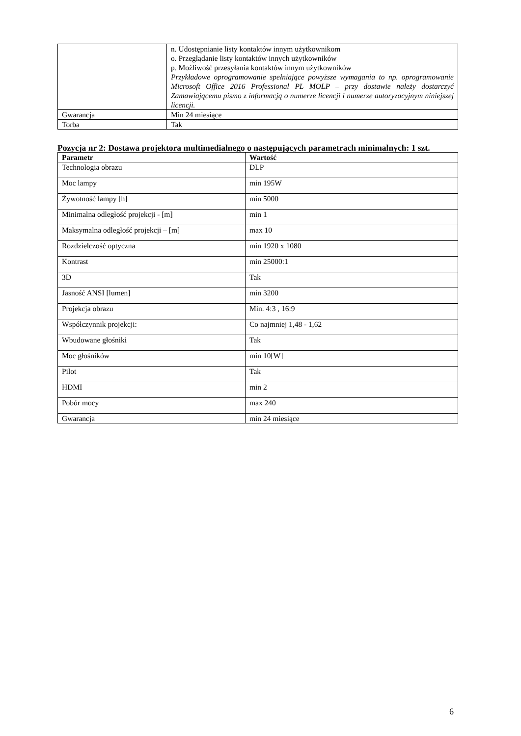| | n. Udostępnianie listy kontaktów innym użytkownikom o. Przeglądanie listy kontaktów innych użytkowników p. Możliwość przesyłania kontaktów innym użytkowników Przykładowe oprogramowanie spełniające powyższe wymagania to np. oprogramowanie Microsoft Office 2016 Professional PL MOLP – przy dostawie należy dostarczyć Zamawiającemu pismo z informacją o numerze licencji i numerze autoryzacyjnym niniejszej licencji. |
| Gwarancja | Min 24 miesiące |
| Torba | Tak |
Pozycja nr 2: Dostawa projektora multimedialnego o następujących parametrach minimalnych: 1 szt.
| Parametr | Wartość |
| --- | --- |
| Technologia obrazu | DLP |
| Moc lampy | min 195W |
| Żywotność lampy [h] | min 5000 |
| Minimalna odległość projekcji - [m] | min 1 |
| Maksymalna odległość projekcji – [m] | max 10 |
| Rozdzielczość optyczna | min 1920 x 1080 |
| Kontrast | min 25000:1 |
| 3D | Tak |
| Jasność ANSI [lumen] | min 3200 |
| Projekcja obrazu | Min. 4:3 , 16:9 |
| Współczynnik projekcji: | Co najmniej 1,48 - 1,62 |
| Wbudowane głośniki | Tak |
| Moc głośników | min 10[W] |
| Pilot | Tak |
| HDMI | min 2 |
| Pobór mocy | max 240 |
| Gwarancja | min 24 miesiące |
6